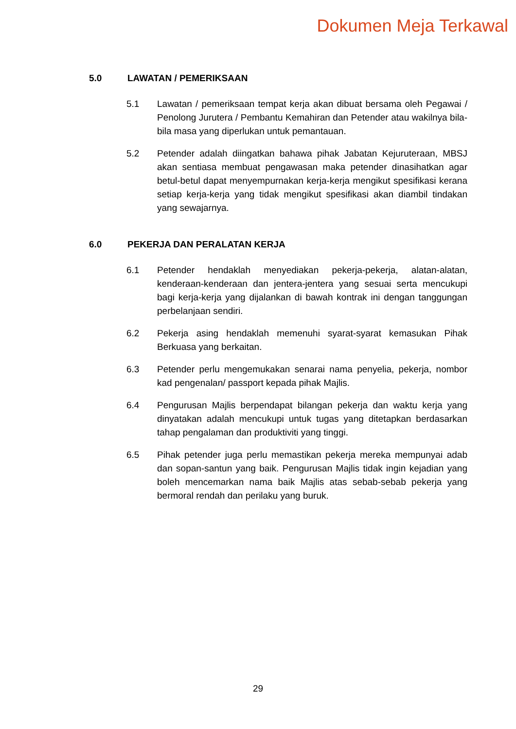Dokumen Meja Terkawal
5.0 LAWATAN / PEMERIKSAAN
5.1 Lawatan / pemeriksaan tempat kerja akan dibuat bersama oleh Pegawai / Penolong Jurutera / Pembantu Kemahiran dan Petender atau wakilnya bila-bila masa yang diperlukan untuk pemantauan.
5.2 Petender adalah diingatkan bahawa pihak Jabatan Kejuruteraan, MBSJ akan sentiasa membuat pengawasan maka petender dinasihatkan agar betul-betul dapat menyempurnakan kerja-kerja mengikut spesifikasi kerana setiap kerja-kerja yang tidak mengikut spesifikasi akan diambil tindakan yang sewajarnya.
6.0 PEKERJA DAN PERALATAN KERJA
6.1 Petender hendaklah menyediakan pekerja-pekerja, alatan-alatan, kenderaan-kenderaan dan jentera-jentera yang sesuai serta mencukupi bagi kerja-kerja yang dijalankan di bawah kontrak ini dengan tanggungan perbelanjaan sendiri.
6.2 Pekerja asing hendaklah memenuhi syarat-syarat kemasukan Pihak Berkuasa yang berkaitan.
6.3 Petender perlu mengemukakan senarai nama penyelia, pekerja, nombor kad pengenalan/ passport kepada pihak Majlis.
6.4 Pengurusan Majlis berpendapat bilangan pekerja dan waktu kerja yang dinyatakan adalah mencukupi untuk tugas yang ditetapkan berdasarkan tahap pengalaman dan produktiviti yang tinggi.
6.5 Pihak petender juga perlu memastikan pekerja mereka mempunyai adab dan sopan-santun yang baik. Pengurusan Majlis tidak ingin kejadian yang boleh mencemarkan nama baik Majlis atas sebab-sebab pekerja yang bermoral rendah dan perilaku yang buruk.
29